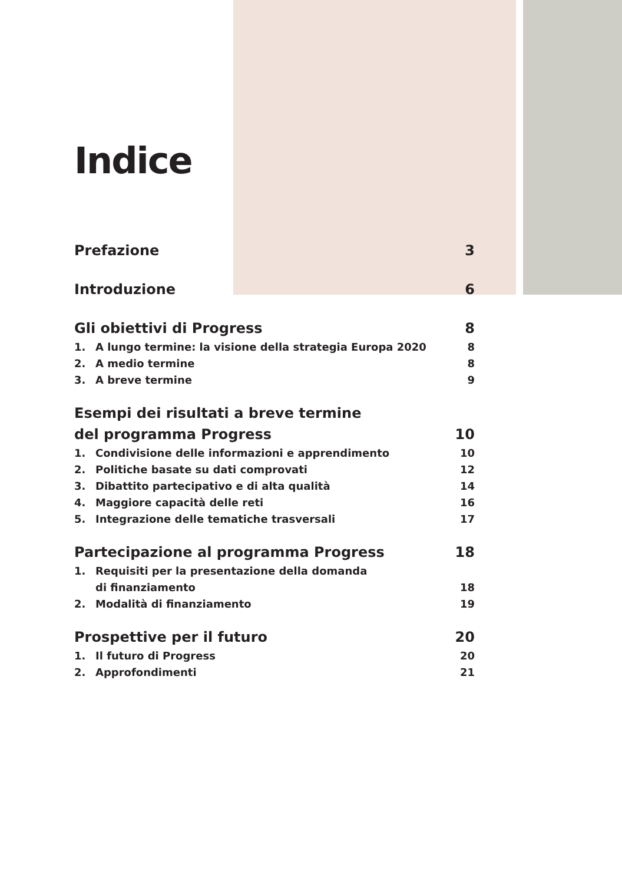Indice
Prefazione 3
Introduzione 6
Gli obiettivi di Progress 8
1. A lungo termine: la visione della strategia Europa 2020 8
2. A medio termine 8
3. A breve termine 9
Esempi dei risultati a breve termine
del programma Progress 10
1. Condivisione delle informazioni e apprendimento 10
2. Politiche basate su dati comprovati 12
3. Dibattito partecipativo e di alta qualità 14
4. Maggiore capacità delle reti 16
5. Integrazione delle tematiche trasversali 17
Partecipazione al programma Progress 18
1. Requisiti per la presentazione della domanda
di finanziamento 18
2. Modalità di finanziamento 19
Prospettive per il futuro 20
1. Il futuro di Progress 20
2. Approfondimenti 21